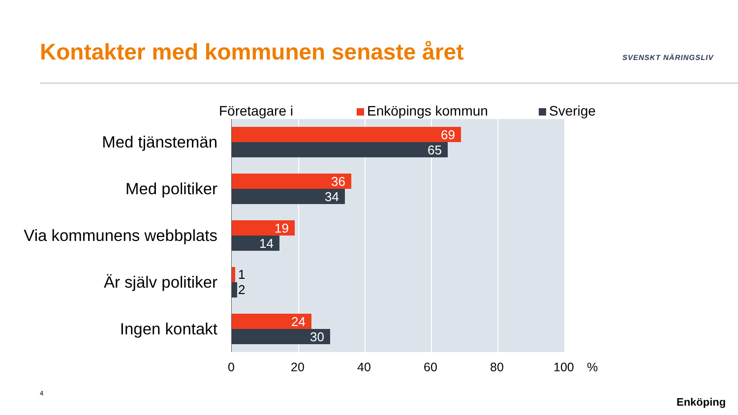Kontakter med kommunen senaste året
SVENSKT NÄRINGSLIV
Företagare i Enköpings kommun Sverige
Med tjänstemän
Med politiker
Via kommunens webbplats
Är själv politiker
Ingen kontakt
69
65
36
34
19
14
1
2
24
30
0 20 40 60 80 100%
4
Enköping